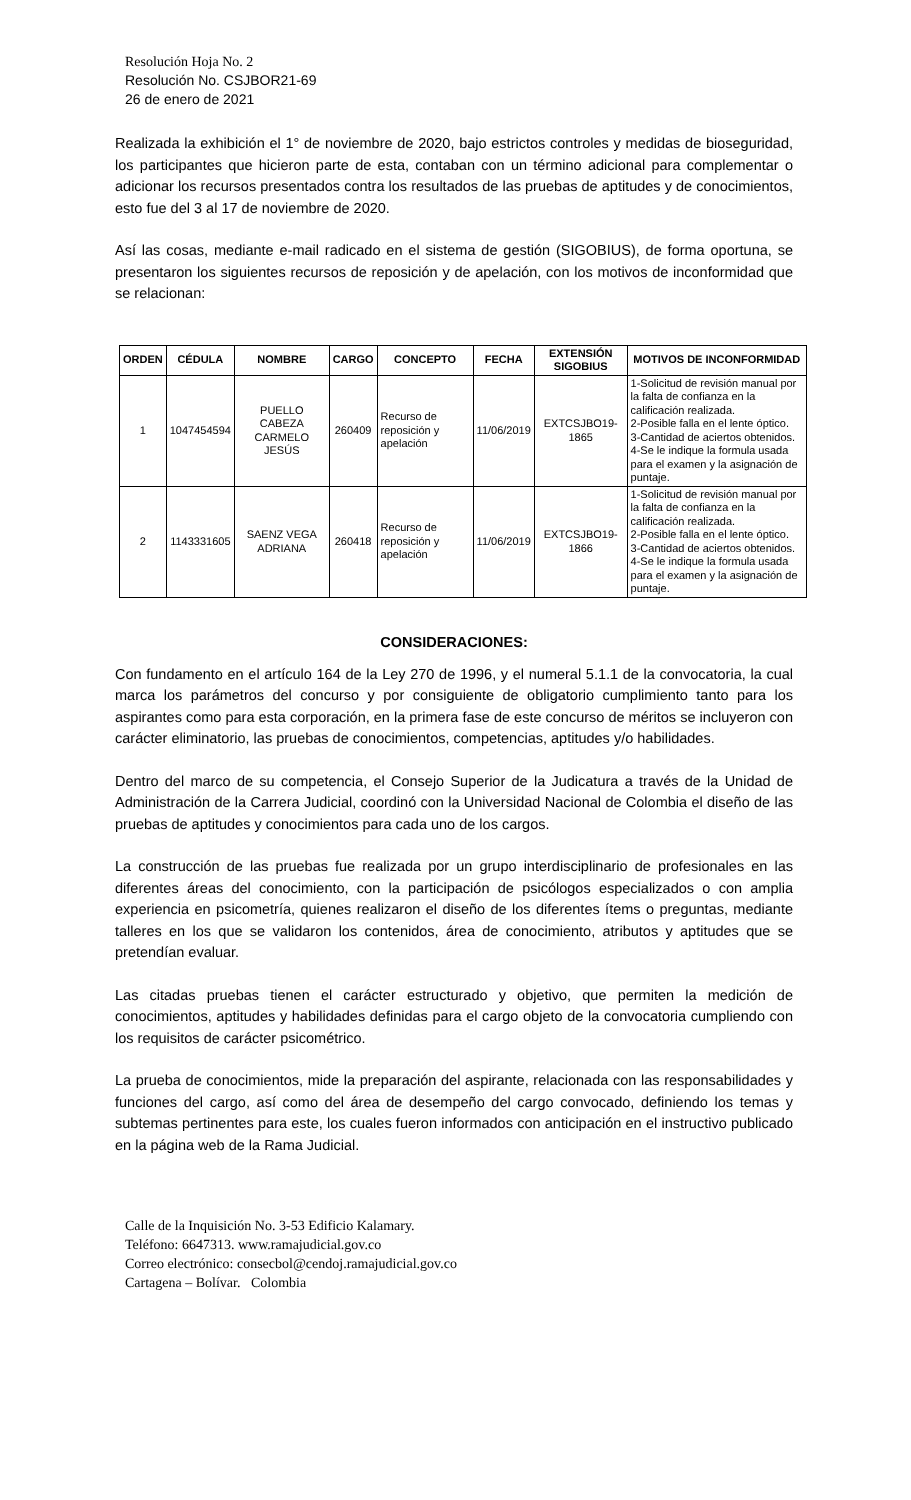Resolución Hoja No. 2
Resolución No. CSJBOR21-69
26 de enero de 2021
Realizada la exhibición el 1° de noviembre de 2020, bajo estrictos controles y medidas de bioseguridad, los participantes que hicieron parte de esta, contaban con un término adicional para complementar o adicionar los recursos presentados contra los resultados de las pruebas de aptitudes y de conocimientos, esto fue del 3 al 17 de noviembre de 2020.
Así las cosas, mediante e-mail radicado en el sistema de gestión (SIGOBIUS), de forma oportuna, se presentaron los siguientes recursos de reposición y de apelación, con los motivos de inconformidad que se relacionan:
| ORDEN | CÉDULA | NOMBRE | CARGO | CONCEPTO | FECHA | EXTENSIÓN SIGOBIUS | MOTIVOS DE INCONFORMIDAD |
| --- | --- | --- | --- | --- | --- | --- | --- |
| 1 | 1047454594 | PUELLO CABEZA CARMELO JESÚS | 260409 | Recurso de reposición y apelación | 11/06/2019 | EXTCSJBO19-1865 | 1-Solicitud de revisión manual por la falta de confianza en la calificación realizada. 2-Posible falla en el lente óptico. 3-Cantidad de aciertos obtenidos. 4-Se le indique la formula usada para el examen y la asignación de puntaje. |
| 2 | 1143331605 | SAENZ VEGA ADRIANA | 260418 | Recurso de reposición y apelación | 11/06/2019 | EXTCSJBO19-1866 | 1-Solicitud de revisión manual por la falta de confianza en la calificación realizada. 2-Posible falla en el lente óptico. 3-Cantidad de aciertos obtenidos. 4-Se le indique la formula usada para el examen y la asignación de puntaje. |
CONSIDERACIONES:
Con fundamento en el artículo 164 de la Ley 270 de 1996, y el numeral 5.1.1 de la convocatoria, la cual marca los parámetros del concurso y por consiguiente de obligatorio cumplimiento tanto para los aspirantes como para esta corporación, en la primera fase de este concurso de méritos se incluyeron con carácter eliminatorio, las pruebas de conocimientos, competencias, aptitudes y/o habilidades.
Dentro del marco de su competencia, el Consejo Superior de la Judicatura a través de la Unidad de Administración de la Carrera Judicial, coordinó con la Universidad Nacional de Colombia el diseño de las pruebas de aptitudes y conocimientos para cada uno de los cargos.
La construcción de las pruebas fue realizada por un grupo interdisciplinario de profesionales en las diferentes áreas del conocimiento, con la participación de psicólogos especializados o con amplia experiencia en psicometría, quienes realizaron el diseño de los diferentes ítems o preguntas, mediante talleres en los que se validaron los contenidos, área de conocimiento, atributos y aptitudes que se pretendían evaluar.
Las citadas pruebas tienen el carácter estructurado y objetivo, que permiten la medición de conocimientos, aptitudes y habilidades definidas para el cargo objeto de la convocatoria cumpliendo con los requisitos de carácter psicométrico.
La prueba de conocimientos, mide la preparación del aspirante, relacionada con las responsabilidades y funciones del cargo, así como del área de desempeño del cargo convocado, definiendo los temas y subtemas pertinentes para este, los cuales fueron informados con anticipación en el instructivo publicado en la página web de la Rama Judicial.
Calle de la Inquisición No. 3-53 Edificio Kalamary.
Teléfono: 6647313. www.ramajudicial.gov.co
Correo electrónico: consecbol@cendoj.ramajudicial.gov.co
Cartagena – Bolívar. Colombia